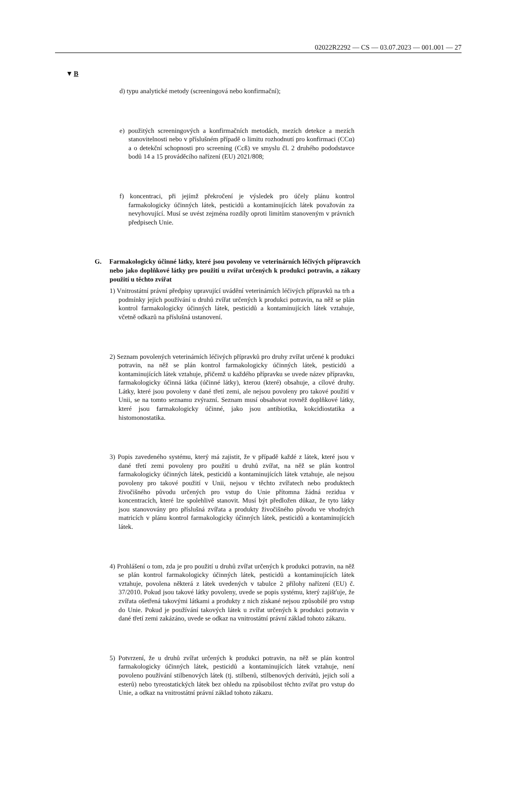02022R2292 — CS — 03.07.2023 — 001.001 — 27
▼B
d) typu analytické metody (screeningová nebo konfirmační);
e) použitých screeningových a konfirmačních metodách, mezích detekce a mezích stanovitelnosti nebo v příslušném případě o limitu rozhodnutí pro konfirmaci (CCα) a o detekční schopnosti pro screening (Ccß) ve smyslu čl. 2 druhého pododstavce bodů 14 a 15 prováděcího nařízení (EU) 2021/808;
f) koncentraci, při jejímž překročení je výsledek pro účely plánu kontrol farmakologicky účinných látek, pesticidů a kontaminujících látek považován za nevyhovující. Musí se uvést zejména rozdíly oproti limitům stanoveným v právních předpisech Unie.
G. Farmakologicky účinné látky, které jsou povoleny ve veterinárních léčivých přípravcích nebo jako doplňkové látky pro použití u zvířat určených k produkci potravin, a zákazy použití u těchto zvířat
1) Vnitrostátní právní předpisy upravující uvádění veterinárních léčivých přípravků na trh a podmínky jejich používání u druhů zvířat určených k produkci potravin, na něž se plán kontrol farmakologicky účinných látek, pesticidů a kontaminujících látek vztahuje, včetně odkazů na příslušná ustanovení.
2) Seznam povolených veterinárních léčivých přípravků pro druhy zvířat určené k produkci potravin, na něž se plán kontrol farmakologicky účinných látek, pesticidů a kontaminujících látek vztahuje, přičemž u každého přípravku se uvede název přípravku, farmakologicky účinná látka (účinné látky), kterou (které) obsahuje, a cílové druhy. Látky, které jsou povoleny v dané třetí zemi, ale nejsou povoleny pro takové použití v Unii, se na tomto seznamu zvýrazní. Seznam musí obsahovat rovněž doplňkové látky, které jsou farmakologicky účinné, jako jsou antibiotika, kokcidiostatika a histomonostatika.
3) Popis zavedeného systému, který má zajistit, že v případě každé z látek, které jsou v dané třetí zemi povoleny pro použití u druhů zvířat, na něž se plán kontrol farmakologicky účinných látek, pesticidů a kontaminujících látek vztahuje, ale nejsou povoleny pro takové použití v Unii, nejsou v těchto zvířatech nebo produktech živočišného původu určených pro vstup do Unie přítomna žádná rezidua v koncentracích, které lze spolehlivě stanovit. Musí být předložen důkaz, že tyto látky jsou stanovovány pro příslušná zvířata a produkty živočišného původu ve vhodných matricích v plánu kontrol farmakologicky účinných látek, pesticidů a kontaminujících látek.
4) Prohlášení o tom, zda je pro použití u druhů zvířat určených k produkci potravin, na něž se plán kontrol farmakologicky účinných látek, pesticidů a kontaminujících látek vztahuje, povolena některá z látek uvedených v tabulce 2 přílohy nařízení (EU) č. 37/2010. Pokud jsou takové látky povoleny, uvede se popis systému, který zajišťuje, že zvířata ošetřená takovými látkami a produkty z nich získané nejsou způsobilé pro vstup do Unie. Pokud je používání takových látek u zvířat určených k produkci potravin v dané třetí zemi zakázáno, uvede se odkaz na vnitrostátní právní základ tohoto zákazu.
5) Potvrzení, že u druhů zvířat určených k produkci potravin, na něž se plán kontrol farmakologicky účinných látek, pesticidů a kontaminujících látek vztahuje, není povoleno používání stilbenových látek (tj. stilbenů, stilbenových derivátů, jejich solí a esterů) nebo tyreostatických látek bez ohledu na způsobilost těchto zvířat pro vstup do Unie, a odkaz na vnitrostátní právní základ tohoto zákazu.